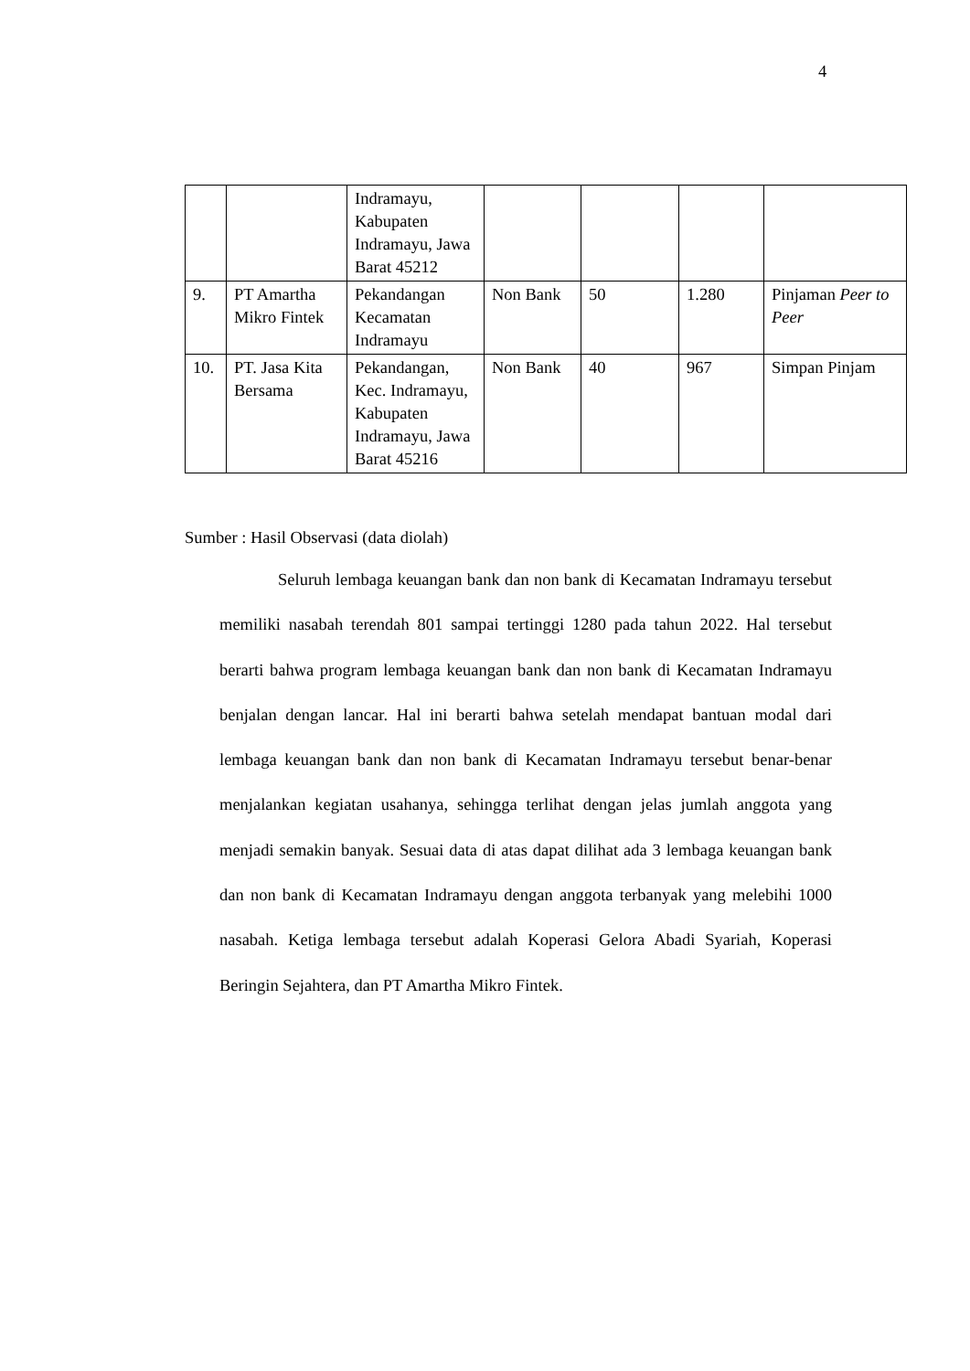4
| | | Indramayu, Kabupaten Indramayu, Jawa Barat 45212 | | | | |
| 9. | PT Amartha Mikro Fintek | Pekandangan Kecamatan Indramayu | Non Bank | 50 | 1.280 | Pinjaman Peer to Peer |
| 10. | PT. Jasa Kita Bersama | Pekandangan, Kec. Indramayu, Kabupaten Indramayu, Jawa Barat 45216 | Non Bank | 40 | 967 | Simpan Pinjam |
Sumber : Hasil Observasi (data diolah)
Seluruh lembaga keuangan bank dan non bank di Kecamatan Indramayu tersebut memiliki nasabah terendah 801 sampai tertinggi 1280 pada tahun 2022. Hal tersebut berarti bahwa program lembaga keuangan bank dan non bank di Kecamatan Indramayu benjalan dengan lancar. Hal ini berarti bahwa setelah mendapat bantuan modal dari lembaga keuangan bank dan non bank di Kecamatan Indramayu tersebut benar-benar menjalankan kegiatan usahanya, sehingga terlihat dengan jelas jumlah anggota yang menjadi semakin banyak. Sesuai data di atas dapat dilihat ada 3 lembaga keuangan bank dan non bank di Kecamatan Indramayu dengan anggota terbanyak yang melebihi 1000 nasabah. Ketiga lembaga tersebut adalah Koperasi Gelora Abadi Syariah, Koperasi Beringin Sejahtera, dan PT Amartha Mikro Fintek.